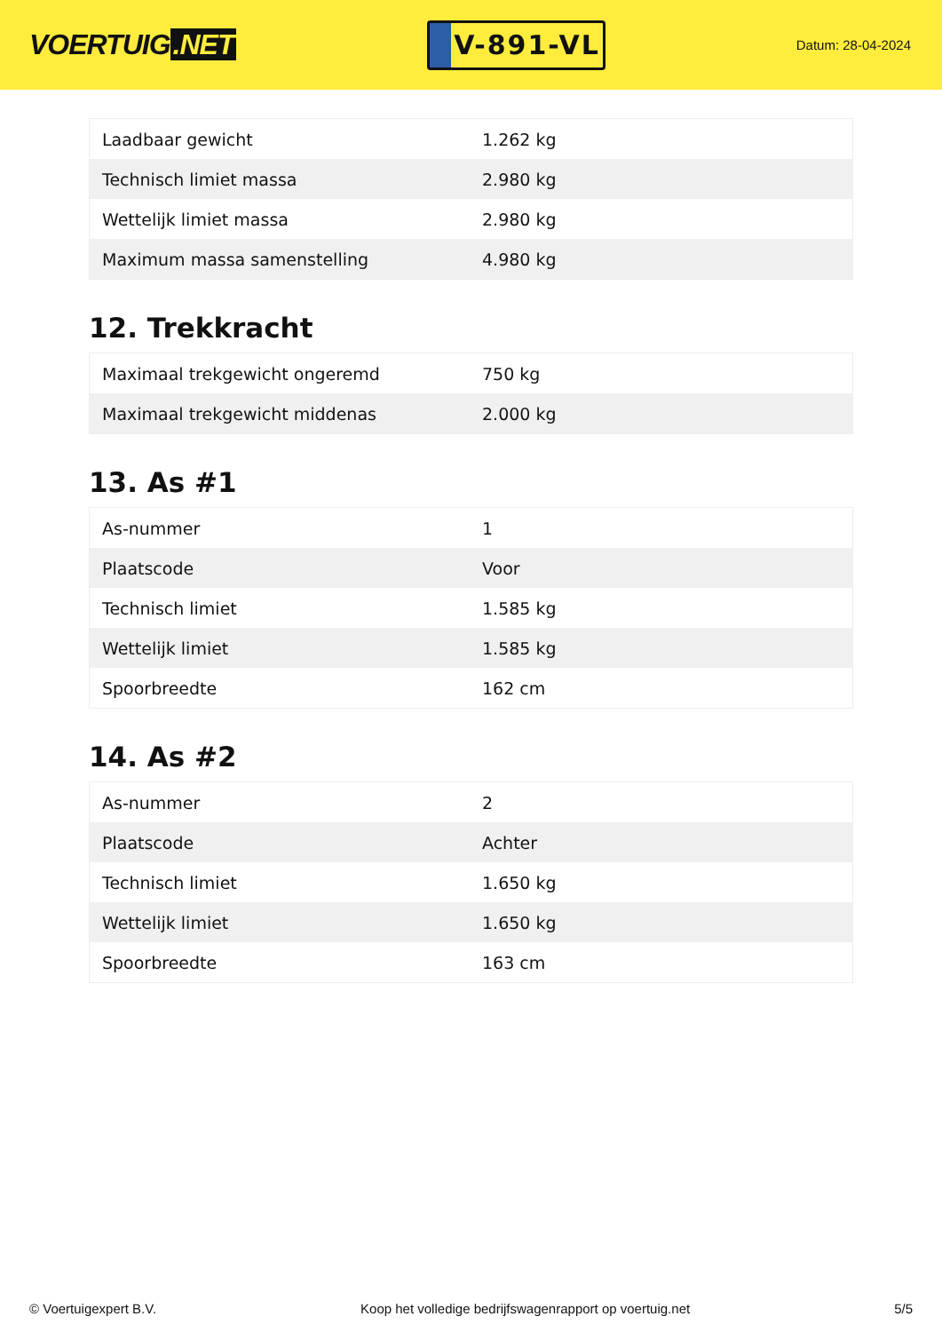VOERTUIG.NET
V-891-VL
Datum: 28-04-2024
| Laadbaar gewicht | 1.262 kg |
| Technisch limiet massa | 2.980 kg |
| Wettelijk limiet massa | 2.980 kg |
| Maximum massa samenstelling | 4.980 kg |
12. Trekkracht
| Maximaal trekgewicht ongeremd | 750 kg |
| Maximaal trekgewicht middenas | 2.000 kg |
13. As #1
| As-nummer | 1 |
| Plaatscode | Voor |
| Technisch limiet | 1.585 kg |
| Wettelijk limiet | 1.585 kg |
| Spoorbreedte | 162 cm |
14. As #2
| As-nummer | 2 |
| Plaatscode | Achter |
| Technisch limiet | 1.650 kg |
| Wettelijk limiet | 1.650 kg |
| Spoorbreedte | 163 cm |
© Voertuigexpert B.V. Koop het volledige bedrijfswagenrapport op voertuig.net 5/5